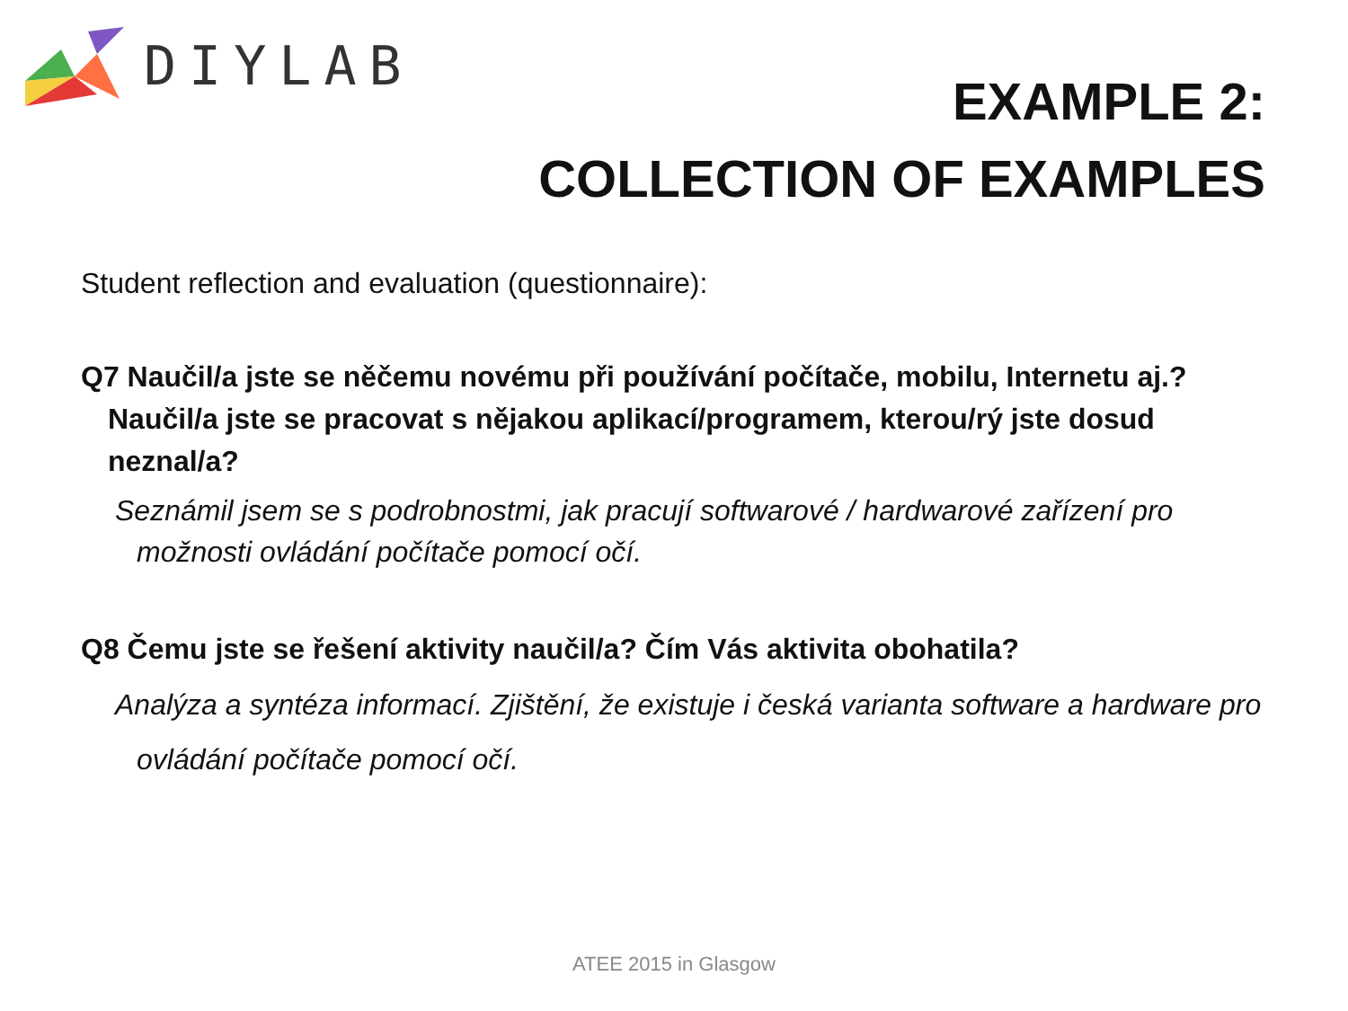DIYLAB
EXAMPLE 2:
COLLECTION OF EXAMPLES
Student reflection and evaluation (questionnaire):
Q7 Naučil/a jste se něčemu novému při používání počítače, mobilu, Internetu aj.? Naučil/a jste se pracovat s nějakou aplikací/programem, kterou/rý jste dosud neznal/a?
Seznámil jsem se s podrobnostmi, jak pracují softwarové / hardwarové zařízení pro možnosti ovládání počítače pomocí očí.
Q8 Čemu jste se řešení aktivity naučil/a? Čím Vás aktivita obohatila?
Analýza a syntéza informací. Zjištění, že existuje i česká varianta software a hardware pro ovládání počítače pomocí očí.
ATEE 2015 in Glasgow